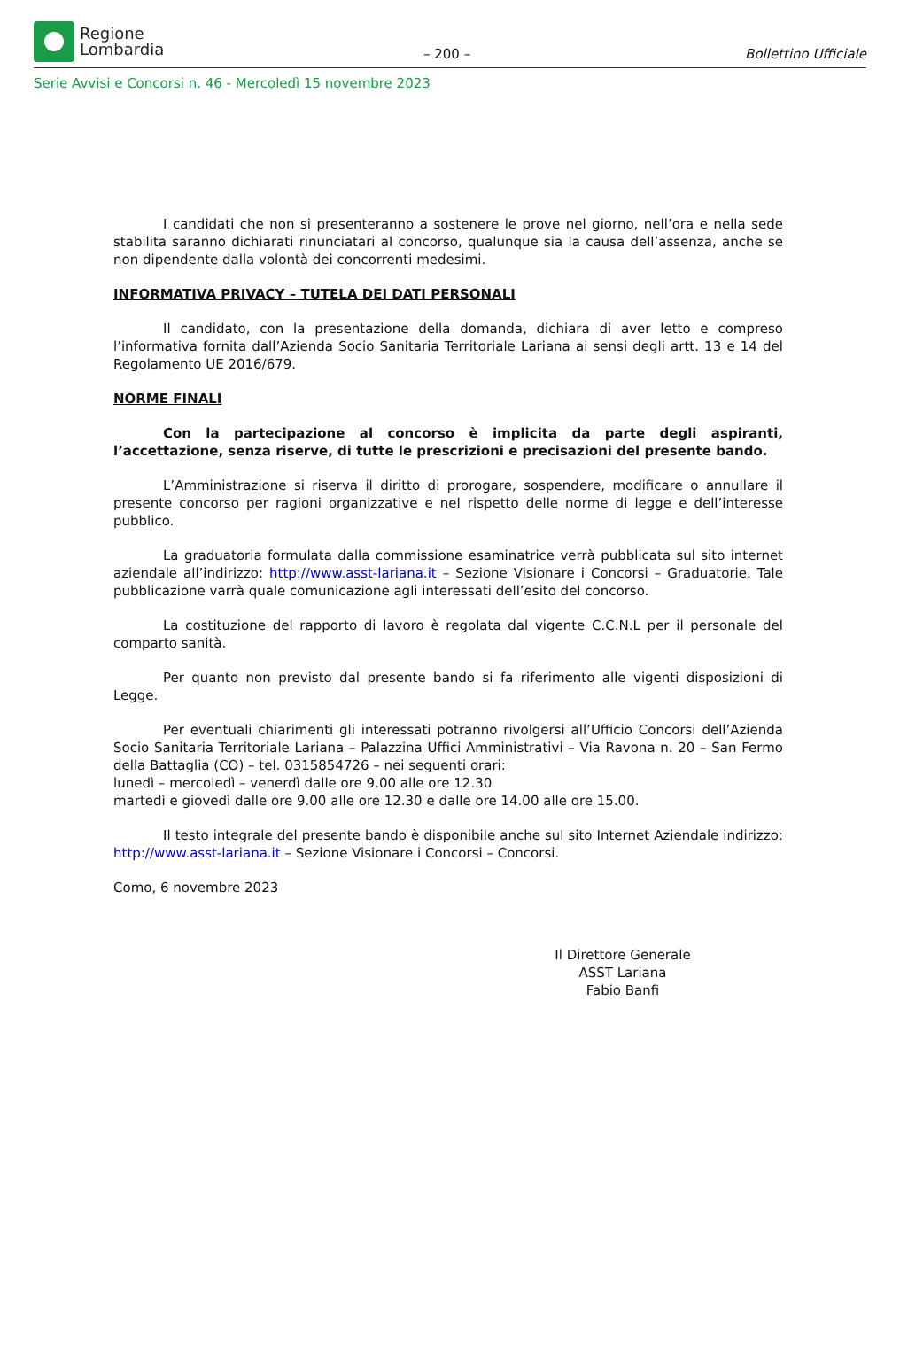Regione
Lombardia
– 200 –
Bollettino Ufficiale
Serie Avvisi e Concorsi n. 46 - Mercoledì 15 novembre 2023
I candidati che non si presenteranno a sostenere le prove nel giorno, nell’ora e nella sede stabilita saranno dichiarati rinunciatari al concorso, qualunque sia la causa dell’assenza, anche se non dipendente dalla volontà dei concorrenti medesimi.
INFORMATIVA PRIVACY – TUTELA DEI DATI PERSONALI
Il candidato, con la presentazione della domanda, dichiara di aver letto e compreso l’informativa fornita dall’Azienda Socio Sanitaria Territoriale Lariana ai sensi degli artt. 13 e 14 del Regolamento UE 2016/679.
NORME FINALI
Con la partecipazione al concorso è implicita da parte degli aspiranti, l’accettazione, senza riserve, di tutte le prescrizioni e precisazioni del presente bando.
L’Amministrazione si riserva il diritto di prorogare, sospendere, modificare o annullare il presente concorso per ragioni organizzative e nel rispetto delle norme di legge e dell’interesse pubblico.
La graduatoria formulata dalla commissione esaminatrice verrà pubblicata sul sito internet aziendale all’indirizzo: http://www.asst-lariana.it – Sezione Visionare i Concorsi – Graduatorie. Tale pubblicazione varrà quale comunicazione agli interessati dell’esito del concorso.
La costituzione del rapporto di lavoro è regolata dal vigente C.C.N.L per il personale del comparto sanità.
Per quanto non previsto dal presente bando si fa riferimento alle vigenti disposizioni di Legge.
Per eventuali chiarimenti gli interessati potranno rivolgersi all’Ufficio Concorsi dell’Azienda Socio Sanitaria Territoriale Lariana – Palazzina Uffici Amministrativi – Via Ravona n. 20 – San Fermo della Battaglia (CO) – tel. 0315854726 – nei seguenti orari:
lunedì – mercoledì – venerdì dalle ore 9.00 alle ore 12.30
martedì e giovedì dalle ore 9.00 alle ore 12.30 e dalle ore 14.00 alle ore 15.00.
Il testo integrale del presente bando è disponibile anche sul sito Internet Aziendale indirizzo: http://www.asst-lariana.it – Sezione Visionare i Concorsi – Concorsi.
Como, 6 novembre 2023
Il Direttore Generale
ASST Lariana
Fabio Banfi